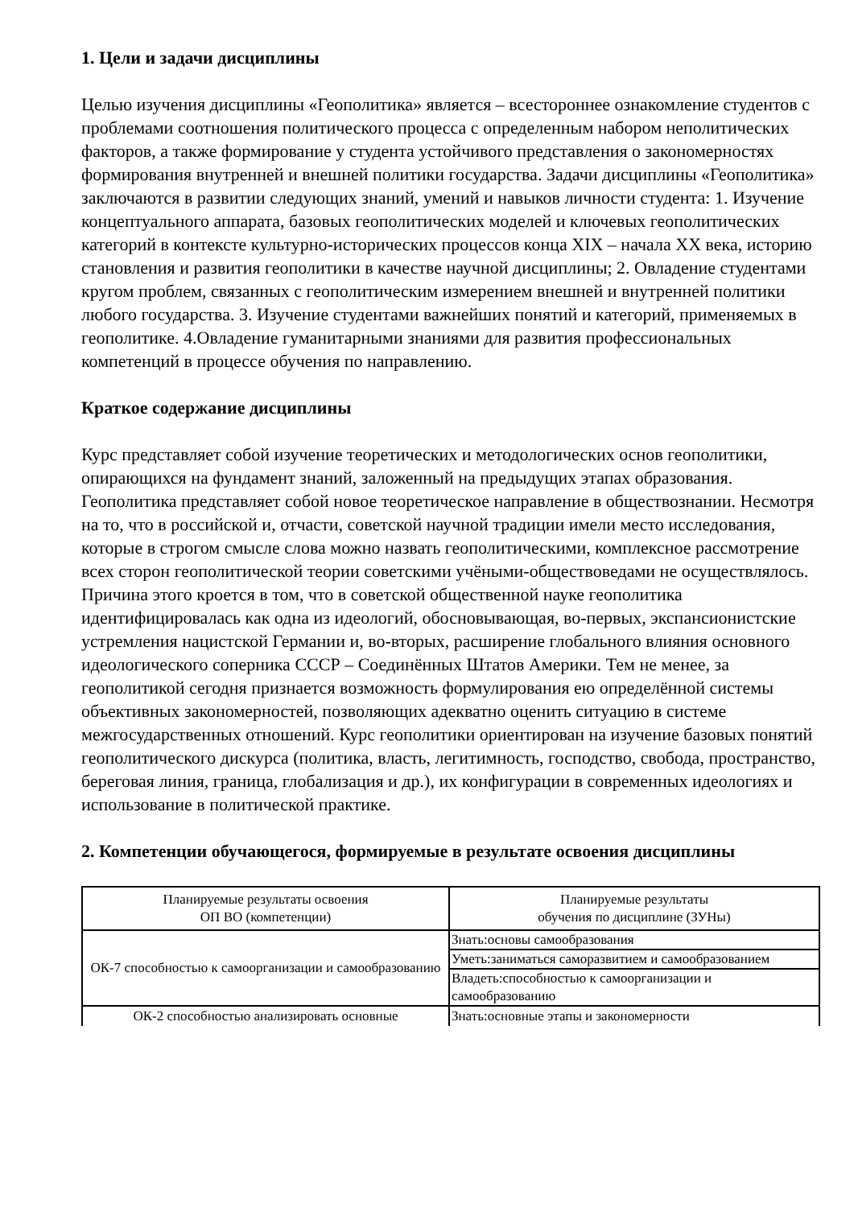1. Цели и задачи дисциплины
Целью изучения дисциплины «Геополитика» является – всестороннее ознакомление студентов с проблемами соотношения политического процесса с определенным набором неполитических факторов, а также формирование у студента устойчивого представления о закономерностях формирования внутренней и внешней политики государства. Задачи дисциплины «Геополитика» заключаются в развитии следующих знаний, умений и навыков личности студента: 1. Изучение концептуального аппарата, базовых геополитических моделей и ключевых геополитических категорий в контексте культурно-исторических процессов конца XIX – начала XX века, историю становления и развития геополитики в качестве научной дисциплины; 2. Овладение студентами кругом проблем, связанных с геополитическим измерением внешней и внутренней политики любого государства. 3. Изучение студентами важнейших понятий и категорий, применяемых в геополитике. 4.Овладение гуманитарными знаниями для развития профессиональных компетенций в процессе обучения по направлению.
Краткое содержание дисциплины
Курс представляет собой изучение теоретических и методологических основ геополитики, опирающихся на фундамент знаний, заложенный на предыдущих этапах образования. Геополитика представляет собой новое теоретическое направление в обществознании. Несмотря на то, что в российской и, отчасти, советской научной традиции имели место исследования, которые в строгом смысле слова можно назвать геополитическими, комплексное рассмотрение всех сторон геополитической теории советскими учёными-обществоведами не осуществлялось. Причина этого кроется в том, что в советской общественной науке геополитика идентифицировалась как одна из идеологий, обосновывающая, во-первых, экспансионистские устремления нацистской Германии и, во-вторых, расширение глобального влияния основного идеологического соперника СССР – Соединённых Штатов Америки. Тем не менее, за геополитикой сегодня признается возможность формулирования ею определённой системы объективных закономерностей, позволяющих адекватно оценить ситуацию в системе межгосударственных отношений. Курс геополитики ориентирован на изучение базовых понятий геополитического дискурса (политика, власть, легитимность, господство, свобода, пространство, береговая линия, граница, глобализация и др.), их конфигурации в современных идеологиях и использование в политической практике.
2. Компетенции обучающегося, формируемые в результате освоения дисциплины
| Планируемые результаты освоения ОП ВО (компетенции) | Планируемые результаты обучения по дисциплине (ЗУНы) |
| --- | --- |
| ОК-7 способностью к самоорганизации и самообразованию | Знать:основы самообразования |
| | Уметь:заниматься саморазвитием и самообразованием |
| | Владеть:способностью к самоорганизации и самообразованию |
| ОК-2 способностью анализировать основные | Знать:основные этапы и закономерности |